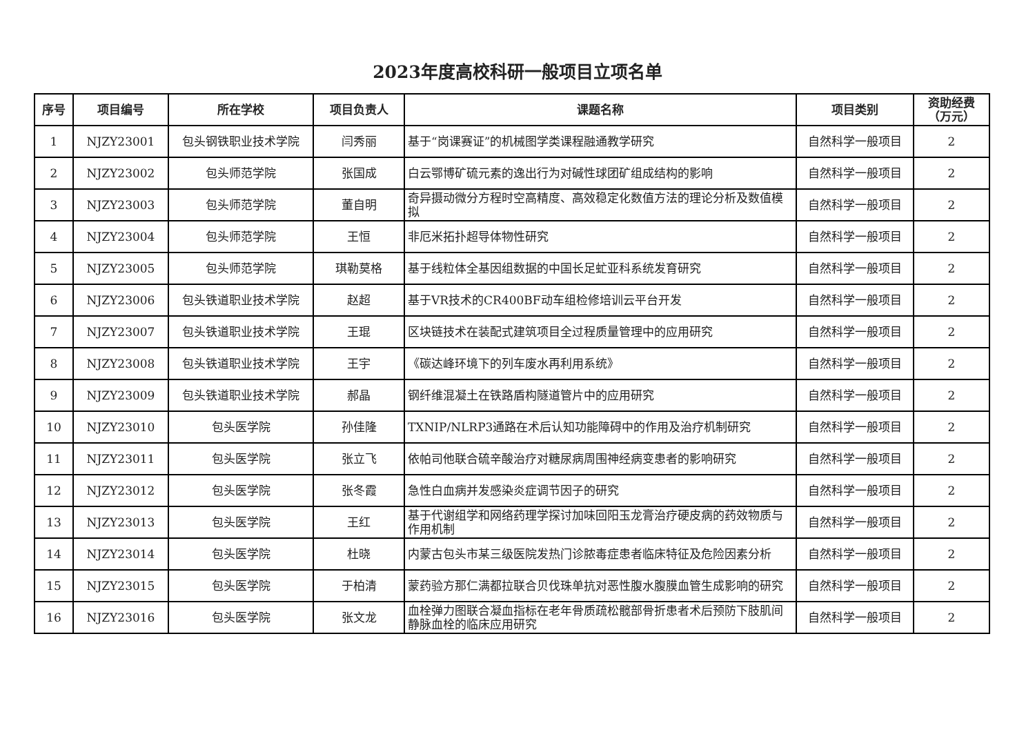2023年度高校科研一般项目立项名单
| 序号 | 项目编号 | 所在学校 | 项目负责人 | 课题名称 | 项目类别 | 资助经费（万元） |
| --- | --- | --- | --- | --- | --- | --- |
| 1 | NJZY23001 | 包头钢铁职业技术学院 | 闫秀丽 | 基于“岗课赛证”的机械图学类课程融通教学研究 | 自然科学一般项目 | 2 |
| 2 | NJZY23002 | 包头师范学院 | 张国成 | 白云鄂博矿硫元素的逸出行为对碱性球团矿组成结构的影响 | 自然科学一般项目 | 2 |
| 3 | NJZY23003 | 包头师范学院 | 董自明 | 奇异摄动微分方程时空高精度、高效稳定化数值方法的理论分析及数值模拟 | 自然科学一般项目 | 2 |
| 4 | NJZY23004 | 包头师范学院 | 王恒 | 非厄米拓扑超导体物性研究 | 自然科学一般项目 | 2 |
| 5 | NJZY23005 | 包头师范学院 | 琪勒莫格 | 基于线粒体全基因组数据的中国长足虻亚科系统发育研究 | 自然科学一般项目 | 2 |
| 6 | NJZY23006 | 包头铁道职业技术学院 | 赵超 | 基于VR技术的CR400BF动车组检修培训云平台开发 | 自然科学一般项目 | 2 |
| 7 | NJZY23007 | 包头铁道职业技术学院 | 王琨 | 区块链技术在装配式建筑项目全过程质量管理中的应用研究 | 自然科学一般项目 | 2 |
| 8 | NJZY23008 | 包头铁道职业技术学院 | 王宇 | 《碳达峰环境下的列车废水再利用系统》 | 自然科学一般项目 | 2 |
| 9 | NJZY23009 | 包头铁道职业技术学院 | 郝晶 | 钢纤维混凝土在铁路盾构隧道管片中的应用研究 | 自然科学一般项目 | 2 |
| 10 | NJZY23010 | 包头医学院 | 孙佳隆 | TXNIP/NLRP3通路在术后认知功能障碍中的作用及治疗机制研究 | 自然科学一般项目 | 2 |
| 11 | NJZY23011 | 包头医学院 | 张立飞 | 依帕司他联合硫辛酸治疗对糖尿病周围神经病变患者的影响研究 | 自然科学一般项目 | 2 |
| 12 | NJZY23012 | 包头医学院 | 张冬霞 | 急性白血病并发感染炎症调节因子的研究 | 自然科学一般项目 | 2 |
| 13 | NJZY23013 | 包头医学院 | 王红 | 基于代谢组学和网络药理学探讨加味回阳玉龙膏治疗硬皮病的药效物质与作用机制 | 自然科学一般项目 | 2 |
| 14 | NJZY23014 | 包头医学院 | 杜晓 | 内蒙古包头市某三级医院发热门诊脓毒症患者临床特征及危险因素分析 | 自然科学一般项目 | 2 |
| 15 | NJZY23015 | 包头医学院 | 于柏清 | 蒙药验方那仁满都拉联合贝伐珠单抗对恶性腹水腹膜血管生成影响的研究 | 自然科学一般项目 | 2 |
| 16 | NJZY23016 | 包头医学院 | 张文龙 | 血栓弹力图联合凝血指标在老年骨质疏松髋部骨折患者术后预防下肢肌间静脉血栓的临床应用研究 | 自然科学一般项目 | 2 |